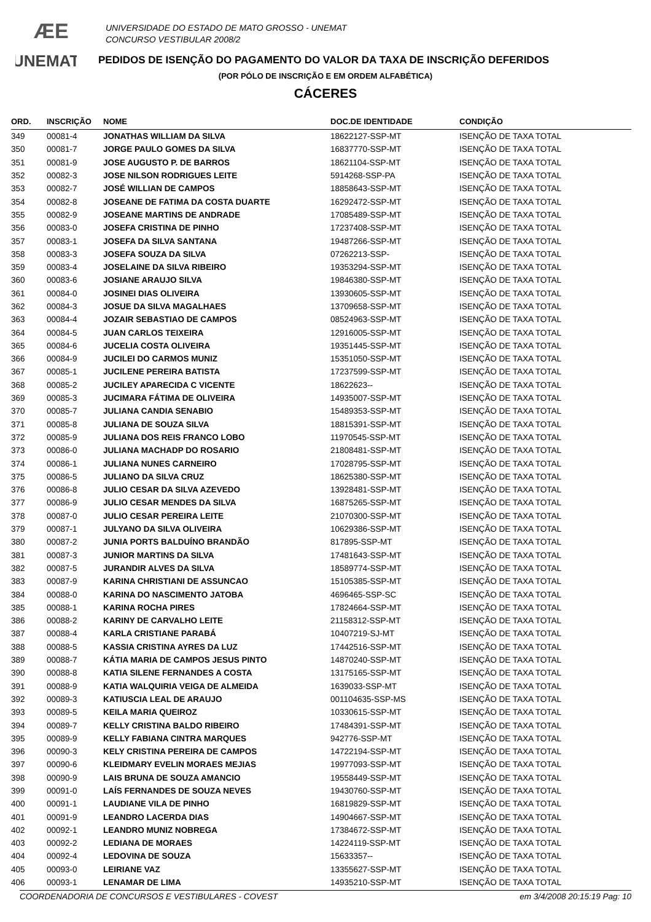ÆE
UNEMAT
UNIVERSIDADE DO ESTADO DE MATO GROSSO - UNEMAT
CONCURSO VESTIBULAR 2008/2
PEDIDOS DE ISENÇÃO DO PAGAMENTO DO VALOR DA TAXA DE INSCRIÇÃO DEFERIDOS
(POR PÓLO DE INSCRIÇÃO E EM ORDEM ALFABÉTICA)
CÁCERES
| ORD. | INSCRIÇÃO | NOME | DOC.DE IDENTIDADE | CONDIÇÃO |
| --- | --- | --- | --- | --- |
| 349 | 00081-4 | JONATHAS WILLIAM DA SILVA | 18622127-SSP-MT | ISENÇÃO DE TAXA TOTAL |
| 350 | 00081-7 | JORGE PAULO GOMES DA SILVA | 16837770-SSP-MT | ISENÇÃO DE TAXA TOTAL |
| 351 | 00081-9 | JOSE AUGUSTO P. DE BARROS | 18621104-SSP-MT | ISENÇÃO DE TAXA TOTAL |
| 352 | 00082-3 | JOSE NILSON RODRIGUES LEITE | 5914268-SSP-PA | ISENÇÃO DE TAXA TOTAL |
| 353 | 00082-7 | JOSÉ WILLIAN DE CAMPOS | 18858643-SSP-MT | ISENÇÃO DE TAXA TOTAL |
| 354 | 00082-8 | JOSEANE DE FATIMA DA COSTA DUARTE | 16292472-SSP-MT | ISENÇÃO DE TAXA TOTAL |
| 355 | 00082-9 | JOSEANE MARTINS DE ANDRADE | 17085489-SSP-MT | ISENÇÃO DE TAXA TOTAL |
| 356 | 00083-0 | JOSEFA CRISTINA DE PINHO | 17237408-SSP-MT | ISENÇÃO DE TAXA TOTAL |
| 357 | 00083-1 | JOSEFA DA SILVA SANTANA | 19487266-SSP-MT | ISENÇÃO DE TAXA TOTAL |
| 358 | 00083-3 | JOSEFA SOUZA DA SILVA | 07262213-SSP- | ISENÇÃO DE TAXA TOTAL |
| 359 | 00083-4 | JOSELAINE DA SILVA RIBEIRO | 19353294-SSP-MT | ISENÇÃO DE TAXA TOTAL |
| 360 | 00083-6 | JOSIANE ARAUJO SILVA | 19846380-SSP-MT | ISENÇÃO DE TAXA TOTAL |
| 361 | 00084-0 | JOSINEI DIAS OLIVEIRA | 13930605-SSP-MT | ISENÇÃO DE TAXA TOTAL |
| 362 | 00084-3 | JOSUE DA SILVA MAGALHAES | 13709658-SSP-MT | ISENÇÃO DE TAXA TOTAL |
| 363 | 00084-4 | JOZAIR SEBASTIAO DE CAMPOS | 08524963-SSP-MT | ISENÇÃO DE TAXA TOTAL |
| 364 | 00084-5 | JUAN CARLOS TEIXEIRA | 12916005-SSP-MT | ISENÇÃO DE TAXA TOTAL |
| 365 | 00084-6 | JUCELIA COSTA OLIVEIRA | 19351445-SSP-MT | ISENÇÃO DE TAXA TOTAL |
| 366 | 00084-9 | JUCILEI DO CARMOS MUNIZ | 15351050-SSP-MT | ISENÇÃO DE TAXA TOTAL |
| 367 | 00085-1 | JUCILENE PEREIRA BATISTA | 17237599-SSP-MT | ISENÇÃO DE TAXA TOTAL |
| 368 | 00085-2 | JUCILEY APARECIDA C VICENTE | 18622623-- | ISENÇÃO DE TAXA TOTAL |
| 369 | 00085-3 | JUCIMARA FÁTIMA DE OLIVEIRA | 14935007-SSP-MT | ISENÇÃO DE TAXA TOTAL |
| 370 | 00085-7 | JULIANA CANDIA SENABIO | 15489353-SSP-MT | ISENÇÃO DE TAXA TOTAL |
| 371 | 00085-8 | JULIANA DE SOUZA SILVA | 18815391-SSP-MT | ISENÇÃO DE TAXA TOTAL |
| 372 | 00085-9 | JULIANA DOS REIS FRANCO LOBO | 11970545-SSP-MT | ISENÇÃO DE TAXA TOTAL |
| 373 | 00086-0 | JULIANA MACHADP DO ROSARIO | 21808481-SSP-MT | ISENÇÃO DE TAXA TOTAL |
| 374 | 00086-1 | JULIANA NUNES CARNEIRO | 17028795-SSP-MT | ISENÇÃO DE TAXA TOTAL |
| 375 | 00086-5 | JULIANO DA SILVA CRUZ | 18625380-SSP-MT | ISENÇÃO DE TAXA TOTAL |
| 376 | 00086-8 | JULIO CESAR DA SILVA AZEVEDO | 13928481-SSP-MT | ISENÇÃO DE TAXA TOTAL |
| 377 | 00086-9 | JULIO CESAR MENDES DA SILVA | 16875265-SSP-MT | ISENÇÃO DE TAXA TOTAL |
| 378 | 00087-0 | JULIO CESAR PEREIRA LEITE | 21070300-SSP-MT | ISENÇÃO DE TAXA TOTAL |
| 379 | 00087-1 | JULYANO DA SILVA OLIVEIRA | 10629386-SSP-MT | ISENÇÃO DE TAXA TOTAL |
| 380 | 00087-2 | JUNIA PORTS BALDUÍNO BRANDÃO | 817895-SSP-MT | ISENÇÃO DE TAXA TOTAL |
| 381 | 00087-3 | JUNIOR MARTINS DA SILVA | 17481643-SSP-MT | ISENÇÃO DE TAXA TOTAL |
| 382 | 00087-5 | JURANDIR ALVES DA SILVA | 18589774-SSP-MT | ISENÇÃO DE TAXA TOTAL |
| 383 | 00087-9 | KARINA CHRISTIANI DE ASSUNCAO | 15105385-SSP-MT | ISENÇÃO DE TAXA TOTAL |
| 384 | 00088-0 | KARINA DO NASCIMENTO JATOBA | 4696465-SSP-SC | ISENÇÃO DE TAXA TOTAL |
| 385 | 00088-1 | KARINA ROCHA PIRES | 17824664-SSP-MT | ISENÇÃO DE TAXA TOTAL |
| 386 | 00088-2 | KARINY DE CARVALHO LEITE | 21158312-SSP-MT | ISENÇÃO DE TAXA TOTAL |
| 387 | 00088-4 | KARLA CRISTIANE PARABÁ | 10407219-SJ-MT | ISENÇÃO DE TAXA TOTAL |
| 388 | 00088-5 | KASSIA CRISTINA AYRES DA LUZ | 17442516-SSP-MT | ISENÇÃO DE TAXA TOTAL |
| 389 | 00088-7 | KÁTIA MARIA DE CAMPOS JESUS PINTO | 14870240-SSP-MT | ISENÇÃO DE TAXA TOTAL |
| 390 | 00088-8 | KATIA SILENE FERNANDES A COSTA | 13175165-SSP-MT | ISENÇÃO DE TAXA TOTAL |
| 391 | 00088-9 | KATIA WALQUIRIA VEIGA DE ALMEIDA | 1639033-SSP-MT | ISENÇÃO DE TAXA TOTAL |
| 392 | 00089-3 | KATIUSCIA LEAL DE ARAUJO | 001104635-SSP-MS | ISENÇÃO DE TAXA TOTAL |
| 393 | 00089-5 | KEILA MARIA QUEIROZ | 10330615-SSP-MT | ISENÇÃO DE TAXA TOTAL |
| 394 | 00089-7 | KELLY CRISTINA BALDO RIBEIRO | 17484391-SSP-MT | ISENÇÃO DE TAXA TOTAL |
| 395 | 00089-9 | KELLY FABIANA CINTRA MARQUES | 942776-SSP-MT | ISENÇÃO DE TAXA TOTAL |
| 396 | 00090-3 | KELY CRISTINA PEREIRA DE CAMPOS | 14722194-SSP-MT | ISENÇÃO DE TAXA TOTAL |
| 397 | 00090-6 | KLEIDMARY EVELIN MORAES MEJIAS | 19977093-SSP-MT | ISENÇÃO DE TAXA TOTAL |
| 398 | 00090-9 | LAIS BRUNA DE SOUZA AMANCIO | 19558449-SSP-MT | ISENÇÃO DE TAXA TOTAL |
| 399 | 00091-0 | LAÍS FERNANDES DE SOUZA NEVES | 19430760-SSP-MT | ISENÇÃO DE TAXA TOTAL |
| 400 | 00091-1 | LAUDIANE VILA DE PINHO | 16819829-SSP-MT | ISENÇÃO DE TAXA TOTAL |
| 401 | 00091-9 | LEANDRO LACERDA DIAS | 14904667-SSP-MT | ISENÇÃO DE TAXA TOTAL |
| 402 | 00092-1 | LEANDRO MUNIZ NOBREGA | 17384672-SSP-MT | ISENÇÃO DE TAXA TOTAL |
| 403 | 00092-2 | LEDIANA DE MORAES | 14224119-SSP-MT | ISENÇÃO DE TAXA TOTAL |
| 404 | 00092-4 | LEDOVINA DE SOUZA | 15633357-- | ISENÇÃO DE TAXA TOTAL |
| 405 | 00093-0 | LEIRIANE VAZ | 13355627-SSP-MT | ISENÇÃO DE TAXA TOTAL |
| 406 | 00093-1 | LENAMAR DE LIMA | 14935210-SSP-MT | ISENÇÃO DE TAXA TOTAL |
COORDENADORIA DE CONCURSOS E VESTIBULARES - COVEST em 3/4/2008 20:15:19 Pag: 10